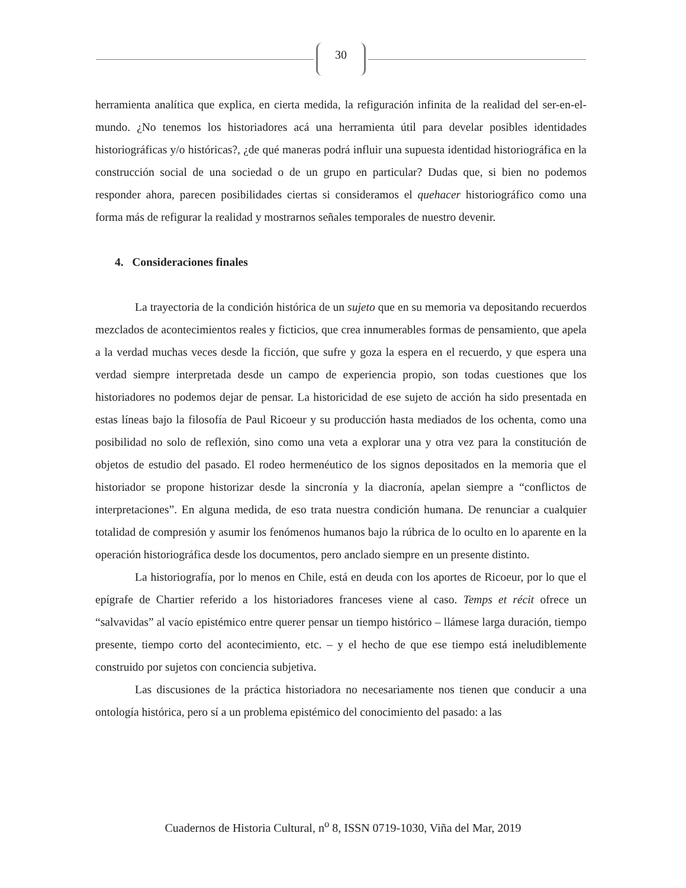30
herramienta analítica que explica, en cierta medida, la refiguración infinita de la realidad del ser-en-el-mundo. ¿No tenemos los historiadores acá una herramienta útil para develar posibles identidades historiográficas y/o históricas?, ¿de qué maneras podrá influir una supuesta identidad historiográfica en la construcción social de una sociedad o de un grupo en particular? Dudas que, si bien no podemos responder ahora, parecen posibilidades ciertas si consideramos el quehacer historiográfico como una forma más de refigurar la realidad y mostrarnos señales temporales de nuestro devenir.
4. Consideraciones finales
La trayectoria de la condición histórica de un sujeto que en su memoria va depositando recuerdos mezclados de acontecimientos reales y ficticios, que crea innumerables formas de pensamiento, que apela a la verdad muchas veces desde la ficción, que sufre y goza la espera en el recuerdo, y que espera una verdad siempre interpretada desde un campo de experiencia propio, son todas cuestiones que los historiadores no podemos dejar de pensar. La historicidad de ese sujeto de acción ha sido presentada en estas líneas bajo la filosofía de Paul Ricoeur y su producción hasta mediados de los ochenta, como una posibilidad no solo de reflexión, sino como una veta a explorar una y otra vez para la constitución de objetos de estudio del pasado. El rodeo hermenéutico de los signos depositados en la memoria que el historiador se propone historizar desde la sincronía y la diacronía, apelan siempre a “conflictos de interpretaciones”. En alguna medida, de eso trata nuestra condición humana. De renunciar a cualquier totalidad de compresión y asumir los fenómenos humanos bajo la rúbrica de lo oculto en lo aparente en la operación historiográfica desde los documentos, pero anclado siempre en un presente distinto.
La historiografía, por lo menos en Chile, está en deuda con los aportes de Ricoeur, por lo que el epígrafe de Chartier referido a los historiadores franceses viene al caso. Temps et récit ofrece un “salvavidas” al vacío epistémico entre querer pensar un tiempo histórico – llámese larga duración, tiempo presente, tiempo corto del acontecimiento, etc. – y el hecho de que ese tiempo está ineludiblemente construido por sujetos con conciencia subjetiva.
Las discusiones de la práctica historiadora no necesariamente nos tienen que conducir a una ontología histórica, pero sí a un problema epistémico del conocimiento del pasado: a las
Cuadernos de Historia Cultural, n<sup>o</sup> 8, ISSN 0719-1030, Viña del Mar, 2019